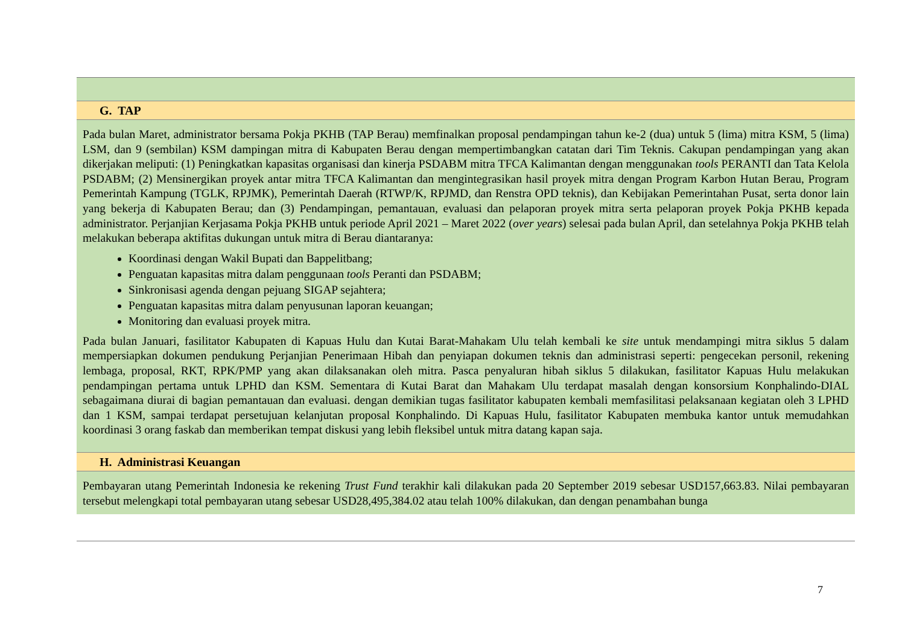G. TAP
Pada bulan Maret, administrator bersama Pokja PKHB (TAP Berau) memfinalkan proposal pendampingan tahun ke-2 (dua) untuk 5 (lima) mitra KSM, 5 (lima) LSM, dan 9 (sembilan) KSM dampingan mitra di Kabupaten Berau dengan mempertimbangkan catatan dari Tim Teknis. Cakupan pendampingan yang akan dikerjakan meliputi: (1) Peningkatkan kapasitas organisasi dan kinerja PSDABM mitra TFCA Kalimantan dengan menggunakan tools PERANTI dan Tata Kelola PSDABM; (2) Mensinergikan proyek antar mitra TFCA Kalimantan dan mengintegrasikan hasil proyek mitra dengan Program Karbon Hutan Berau, Program Pemerintah Kampung (TGLK, RPJMK), Pemerintah Daerah (RTWP/K, RPJMD, dan Renstra OPD teknis), dan Kebijakan Pemerintahan Pusat, serta donor lain yang bekerja di Kabupaten Berau; dan (3) Pendampingan, pemantauan, evaluasi dan pelaporan proyek mitra serta pelaporan proyek Pokja PKHB kepada administrator. Perjanjian Kerjasama Pokja PKHB untuk periode April 2021 – Maret 2022 (over years) selesai pada bulan April, dan setelahnya Pokja PKHB telah melakukan beberapa aktifitas dukungan untuk mitra di Berau diantaranya:
Koordinasi dengan Wakil Bupati dan Bappelitbang;
Penguatan kapasitas mitra dalam penggunaan tools Peranti dan PSDABM;
Sinkronisasi agenda dengan pejuang SIGAP sejahtera;
Penguatan kapasitas mitra dalam penyusunan laporan keuangan;
Monitoring dan evaluasi proyek mitra.
Pada bulan Januari, fasilitator Kabupaten di Kapuas Hulu dan Kutai Barat-Mahakam Ulu telah kembali ke site untuk mendampingi mitra siklus 5 dalam mempersiapkan dokumen pendukung Perjanjian Penerimaan Hibah dan penyiapan dokumen teknis dan administrasi seperti: pengecekan personil, rekening lembaga, proposal, RKT, RPK/PMP yang akan dilaksanakan oleh mitra. Pasca penyaluran hibah siklus 5 dilakukan, fasilitator Kapuas Hulu melakukan pendampingan pertama untuk LPHD dan KSM. Sementara di Kutai Barat dan Mahakam Ulu terdapat masalah dengan konsorsium Konphalindo-DIAL sebagaimana diurai di bagian pemantauan dan evaluasi. dengan demikian tugas fasilitator kabupaten kembali memfasilitasi pelaksanaan kegiatan oleh 3 LPHD dan 1 KSM, sampai terdapat persetujuan kelanjutan proposal Konphalindo. Di Kapuas Hulu, fasilitator Kabupaten membuka kantor untuk memudahkan koordinasi 3 orang faskab dan memberikan tempat diskusi yang lebih fleksibel untuk mitra datang kapan saja.
H. Administrasi Keuangan
Pembayaran utang Pemerintah Indonesia ke rekening Trust Fund terakhir kali dilakukan pada 20 September 2019 sebesar USD157,663.83. Nilai pembayaran tersebut melengkapi total pembayaran utang sebesar USD28,495,384.02 atau telah 100% dilakukan, dan dengan penambahan bunga
7